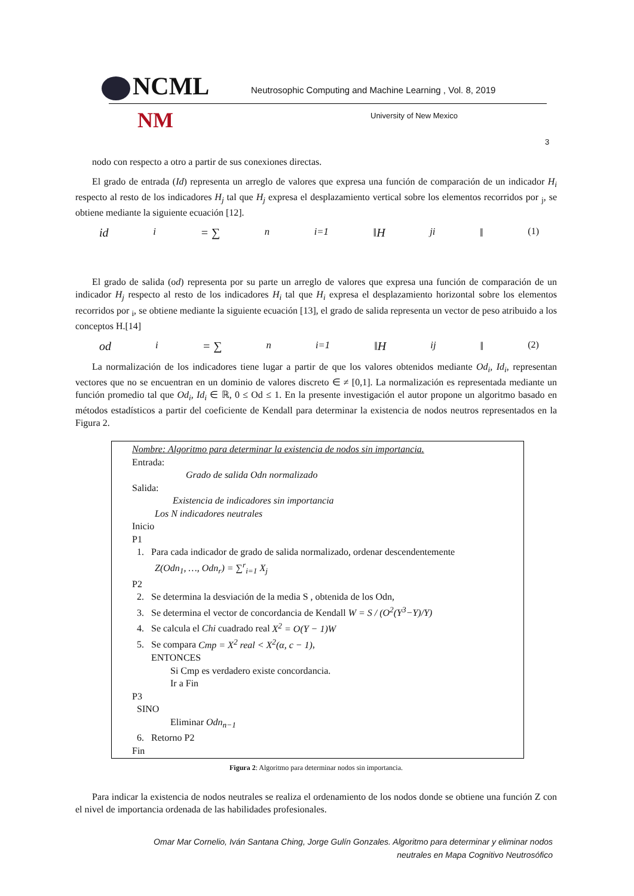NCML
Neutrosophic Computing and Machine Learning , Vol. 8, 2019
NM University of New Mexico
3
nodo con respecto a otro a partir de sus conexiones directas.
El grado de entrada (Id) representa un arreglo de valores que expresa una función de comparación de un indicador H<sub>i</sub> respecto al resto de los indicadores H<sub>j</sub> tal que H<sub>j</sub> expresa el desplazamiento vertical sobre los elementos recorridos por <sub>j</sub>, se obtiene mediante la siguiente ecuación [12].
id<sub>i</sub> = ∑<sup>n</sup><sub>i=1</sub>‖H<sub>ji</sub>‖ (1)
El grado de salida (od) representa por su parte un arreglo de valores que expresa una función de comparación de un indicador H<sub>j</sub> respecto al resto de los indicadores H<sub>i</sub> tal que H<sub>i</sub> expresa el desplazamiento horizontal sobre los elementos recorridos por <sub>i</sub>, se obtiene mediante la siguiente ecuación [13], el grado de salida representa un vector de peso atribuido a los conceptos H.[14]
od<sub>i</sub> = ∑<sup>n</sup><sub>i=1</sub>‖H<sub>ij</sub>‖ (2)
La normalización de los indicadores tiene lugar a partir de que los valores obtenidos mediante Od<sub>i</sub>, Id<sub>i</sub>, representan vectores que no se encuentran en un dominio de valores discreto ∈ ≠ [0,1]. La normalización es representada mediante un función promedio tal que Od<sub>i</sub>, Id<sub>i</sub> ∈ ℝ, 0 ≤ Od ≤ 1. En la presente investigación el autor propone un algoritmo basado en métodos estadísticos a partir del coeficiente de Kendall para determinar la existencia de nodos neutros representados en la Figura 2.
Nombre: Algoritmo para determinar la existencia de nodos sin importancia.
Entrada:
Grado de salida Odn normalizado
Salida:
Existencia de indicadores sin importancia
Los N indicadores neutrales
Inicio
P1
1. Para cada indicador de grado de salida normalizado, ordenar descendentemente
Z(Odn<sub>1</sub>, …, Odn<sub>r</sub>) = ∑<sup>r</sup><sub>i=1</sub> X<sub>j</sub>
P2
2. Se determina la desviación de la media S , obtenida de los Odn,
3. Se determina el vector de concordancia de Kendall W = S / (O<sup>2</sup>(Y<sup>3</sup>−Y)/Y)
4. Se calcula el Chi cuadrado real X<sup>2</sup> = O(Y − 1)W
5. Se compara Cmp = X<sup>2</sup> real < X<sup>2</sup>(α, c − 1),
ENTONCES
Si Cmp es verdadero existe concordancia.
Ir a Fin
P3
SINO
Eliminar Odn<sub>n−1</sub>
6. Retorno P2
Fin
Figura 2: Algoritmo para determinar nodos sin importancia.
Para indicar la existencia de nodos neutrales se realiza el ordenamiento de los nodos donde se obtiene una función Z con el nivel de importancia ordenada de las habilidades profesionales.
Omar Mar Cornelio, Iván Santana Ching, Jorge Gulín Gonzales. Algoritmo para determinar y eliminar nodos
neutrales en Mapa Cognitivo Neutrosófico